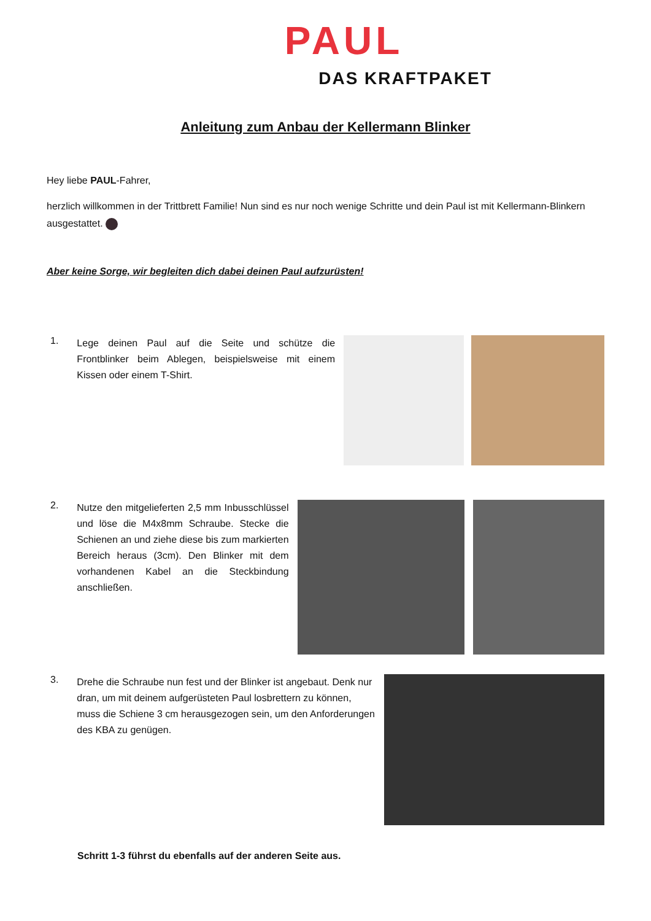PAUL
DAS KRAFTPAKET
Anleitung zum Anbau der Kellermann Blinker
Hey liebe PAUL-Fahrer,
herzlich willkommen in der Trittbrett Familie! Nun sind es nur noch wenige Schritte und dein Paul ist mit Kellermann-Blinkern ausgestattet.
Aber keine Sorge, wir begleiten dich dabei deinen Paul aufzurüsten!
1.
Lege deinen Paul auf die Seite und schütze die Frontblinker beim Ablegen, beispielsweise mit einem Kissen oder einem T-Shirt.
2.
Nutze den mitgelieferten 2,5 mm Inbusschlüssel und löse die M4x8mm Schraube. Stecke die Schienen an und ziehe diese bis zum markierten Bereich heraus (3cm). Den Blinker mit dem vorhandenen Kabel an die Steckbindung anschließen.
3.
Drehe die Schraube nun fest und der Blinker ist angebaut. Denk nur dran, um mit deinem aufgerüsteten Paul losbrettern zu können, muss die Schiene 3 cm herausgezogen sein, um den Anforderungen des KBA zu genügen.
Schritt 1-3 führst du ebenfalls auf der anderen Seite aus.